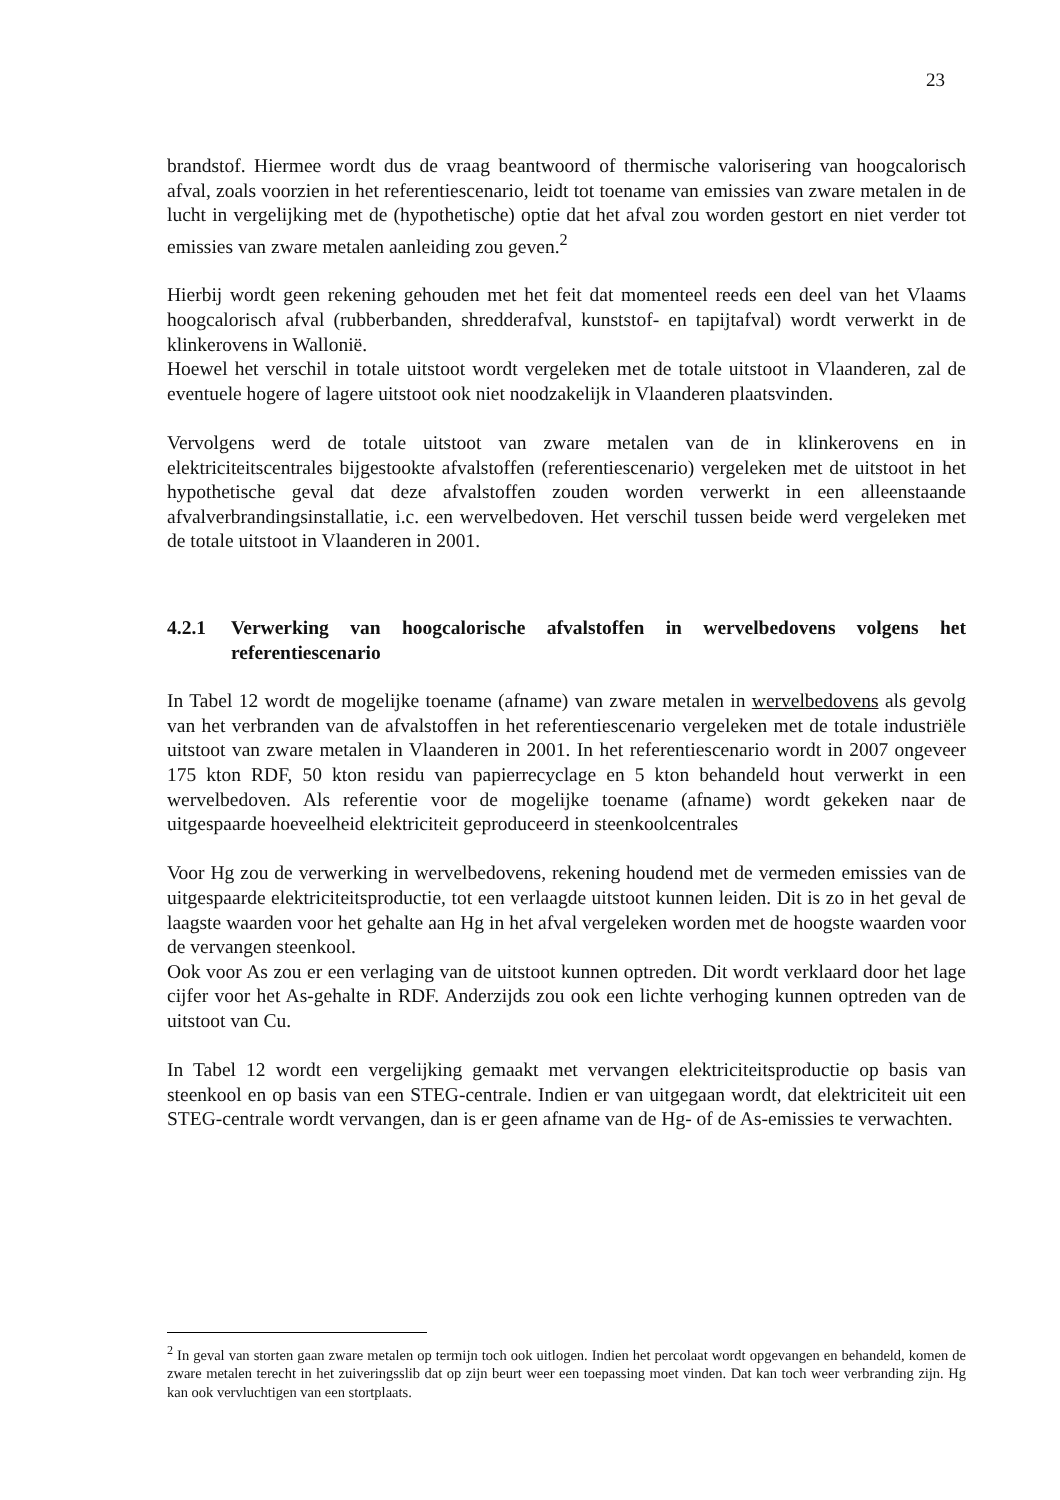23
brandstof. Hiermee wordt dus de vraag beantwoord of thermische valorisering van hoogcalorisch afval, zoals voorzien in het referentiescenario, leidt tot toename van emissies van zware metalen in de lucht in vergelijking met de (hypothetische) optie dat het afval zou worden gestort en niet verder tot emissies van zware metalen aanleiding zou geven.<sup>2</sup>
Hierbij wordt geen rekening gehouden met het feit dat momenteel reeds een deel van het Vlaams hoogcalorisch afval (rubberbanden, shredderafval, kunststof- en tapijtafval) wordt verwerkt in de klinkerovens in Wallonië.
Hoewel het verschil in totale uitstoot wordt vergeleken met de totale uitstoot in Vlaanderen, zal de eventuele hogere of lagere uitstoot ook niet noodzakelijk in Vlaanderen plaatsvinden.
Vervolgens werd de totale uitstoot van zware metalen van de in klinkerovens en in elektriciteitscentrales bijgestookte afvalstoffen (referentiescenario) vergeleken met de uitstoot in het hypothetische geval dat deze afvalstoffen zouden worden verwerkt in een alleenstaande afvalverbrandingsinstallatie, i.c. een wervelbedoven. Het verschil tussen beide werd vergeleken met de totale uitstoot in Vlaanderen in 2001.
4.2.1 Verwerking van hoogcalorische afvalstoffen in wervelbedovens volgens het referentiescenario
In Tabel 12 wordt de mogelijke toename (afname) van zware metalen in wervelbedovens als gevolg van het verbranden van de afvalstoffen in het referentiescenario vergeleken met de totale industriële uitstoot van zware metalen in Vlaanderen in 2001. In het referentiescenario wordt in 2007 ongeveer 175 kton RDF, 50 kton residu van papierrecyclage en 5 kton behandeld hout verwerkt in een wervelbedoven. Als referentie voor de mogelijke toename (afname) wordt gekeken naar de uitgespaarde hoeveelheid elektriciteit geproduceerd in steenkoolcentrales
Voor Hg zou de verwerking in wervelbedovens, rekening houdend met de vermeden emissies van de uitgespaarde elektriciteitsproductie, tot een verlaagde uitstoot kunnen leiden. Dit is zo in het geval de laagste waarden voor het gehalte aan Hg in het afval vergeleken worden met de hoogste waarden voor de vervangen steenkool.
Ook voor As zou er een verlaging van de uitstoot kunnen optreden. Dit wordt verklaard door het lage cijfer voor het As-gehalte in RDF. Anderzijds zou ook een lichte verhoging kunnen optreden van de uitstoot van Cu.
In Tabel 12 wordt een vergelijking gemaakt met vervangen elektriciteitsproductie op basis van steenkool en op basis van een STEG-centrale. Indien er van uitgegaan wordt, dat elektriciteit uit een STEG-centrale wordt vervangen, dan is er geen afname van de Hg- of de As-emissies te verwachten.
<sup>2</sup> In geval van storten gaan zware metalen op termijn toch ook uitlogen. Indien het percolaat wordt opgevangen en behandeld, komen de zware metalen terecht in het zuiveringsslib dat op zijn beurt weer een toepassing moet vinden. Dat kan toch weer verbranding zijn. Hg kan ook vervluchtigen van een stortplaats.